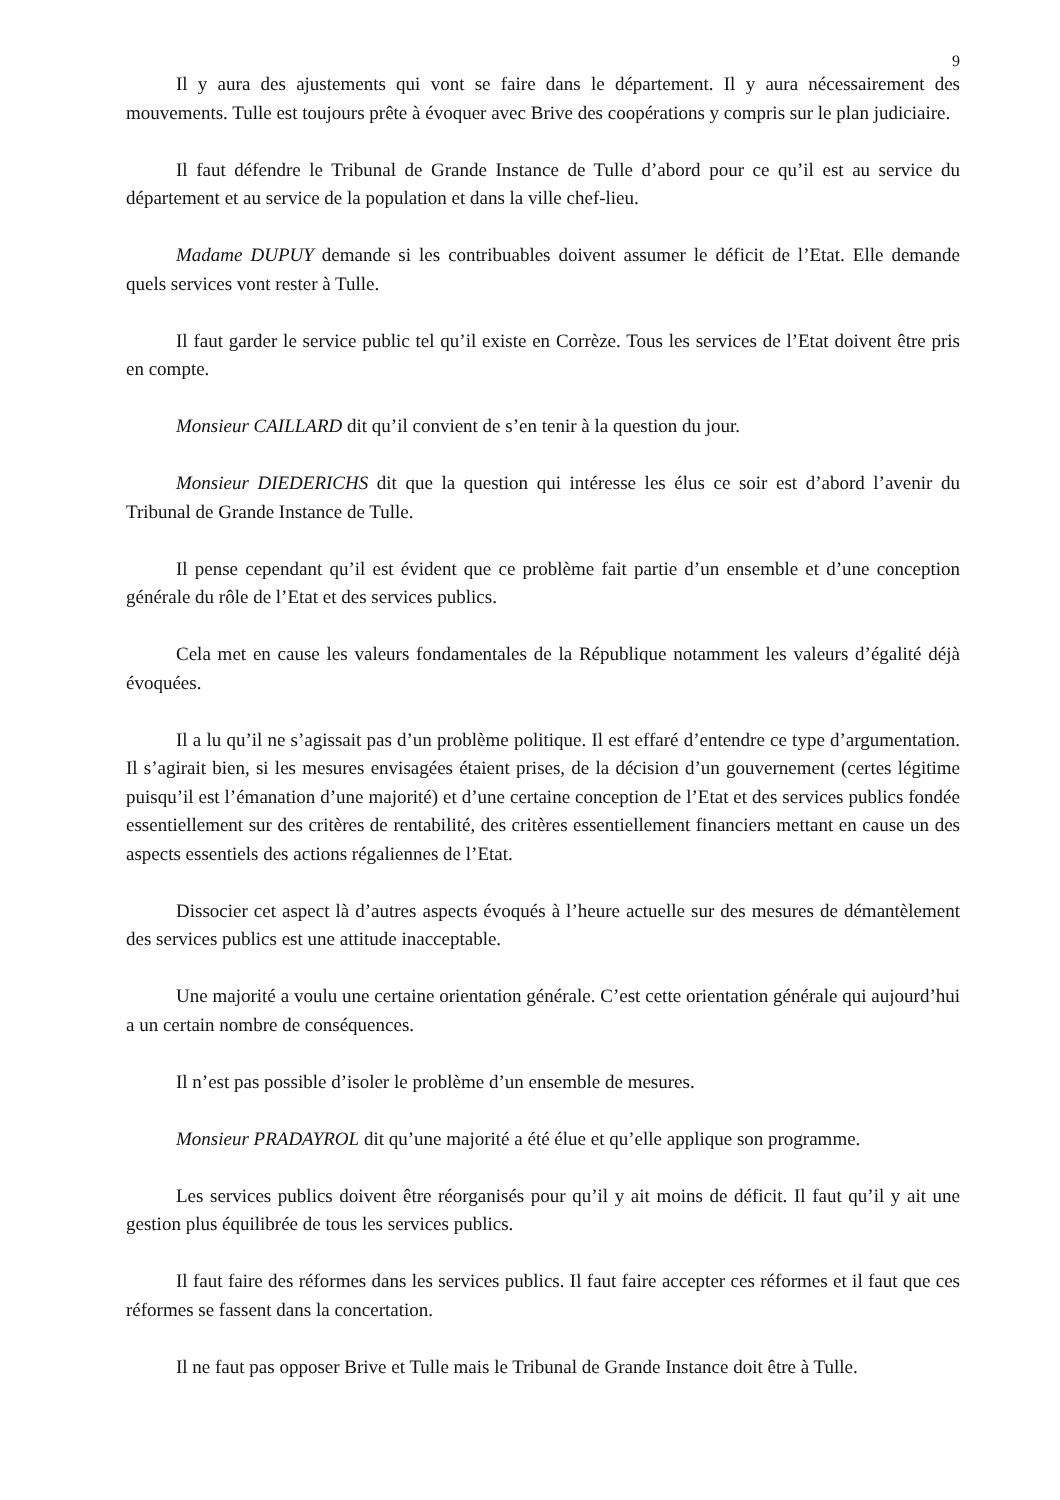9
Il y aura des ajustements qui vont se faire dans le département. Il y aura nécessairement des mouvements. Tulle est toujours prête à évoquer avec Brive des coopérations y compris sur le plan judiciaire.
Il faut défendre le Tribunal de Grande Instance de Tulle d’abord pour ce qu’il est au service du département et au service de la population et dans la ville chef-lieu.
Madame DUPUY demande si les contribuables doivent assumer le déficit de l’Etat. Elle demande quels services vont rester à Tulle.
Il faut garder le service public tel qu’il existe en Corrèze. Tous les services de l’Etat doivent être pris en compte.
Monsieur CAILLARD dit qu’il convient de s’en tenir à la question du jour.
Monsieur DIEDERICHS dit que la question qui intéresse les élus ce soir est d’abord l’avenir du Tribunal de Grande Instance de Tulle.
Il pense cependant qu’il est évident que ce problème fait partie d’un ensemble et d’une conception générale du rôle de l’Etat et des services publics.
Cela met en cause les valeurs fondamentales de la République notamment les valeurs d’égalité déjà évoquées.
Il a lu qu’il ne s’agissait pas d’un problème politique. Il est effaré d’entendre ce type d’argumentation. Il s’agirait bien, si les mesures envisagées étaient prises, de la décision d’un gouvernement (certes légitime puisqu’il est l’émanation d’une majorité) et d’une certaine conception de l’Etat et des services publics fondée essentiellement sur des critères de rentabilité, des critères essentiellement financiers mettant en cause un des aspects essentiels des actions régaliennes de l’Etat.
Dissocier cet aspect là d’autres aspects évoqués à l’heure actuelle sur des mesures de démantèlement des services publics est une attitude inacceptable.
Une majorité a voulu une certaine orientation générale. C’est cette orientation générale qui aujourd’hui a un certain nombre de conséquences.
Il n’est pas possible d’isoler le problème d’un ensemble de mesures.
Monsieur PRADAYROL dit qu’une majorité a été élue et qu’elle applique son programme.
Les services publics doivent être réorganisés pour qu’il y ait moins de déficit. Il faut qu’il y ait une gestion plus équilibrée de tous les services publics.
Il faut faire des réformes dans les services publics. Il faut faire accepter ces réformes et il faut que ces réformes se fassent dans la concertation.
Il ne faut pas opposer Brive et Tulle mais le Tribunal de Grande Instance doit être à Tulle.